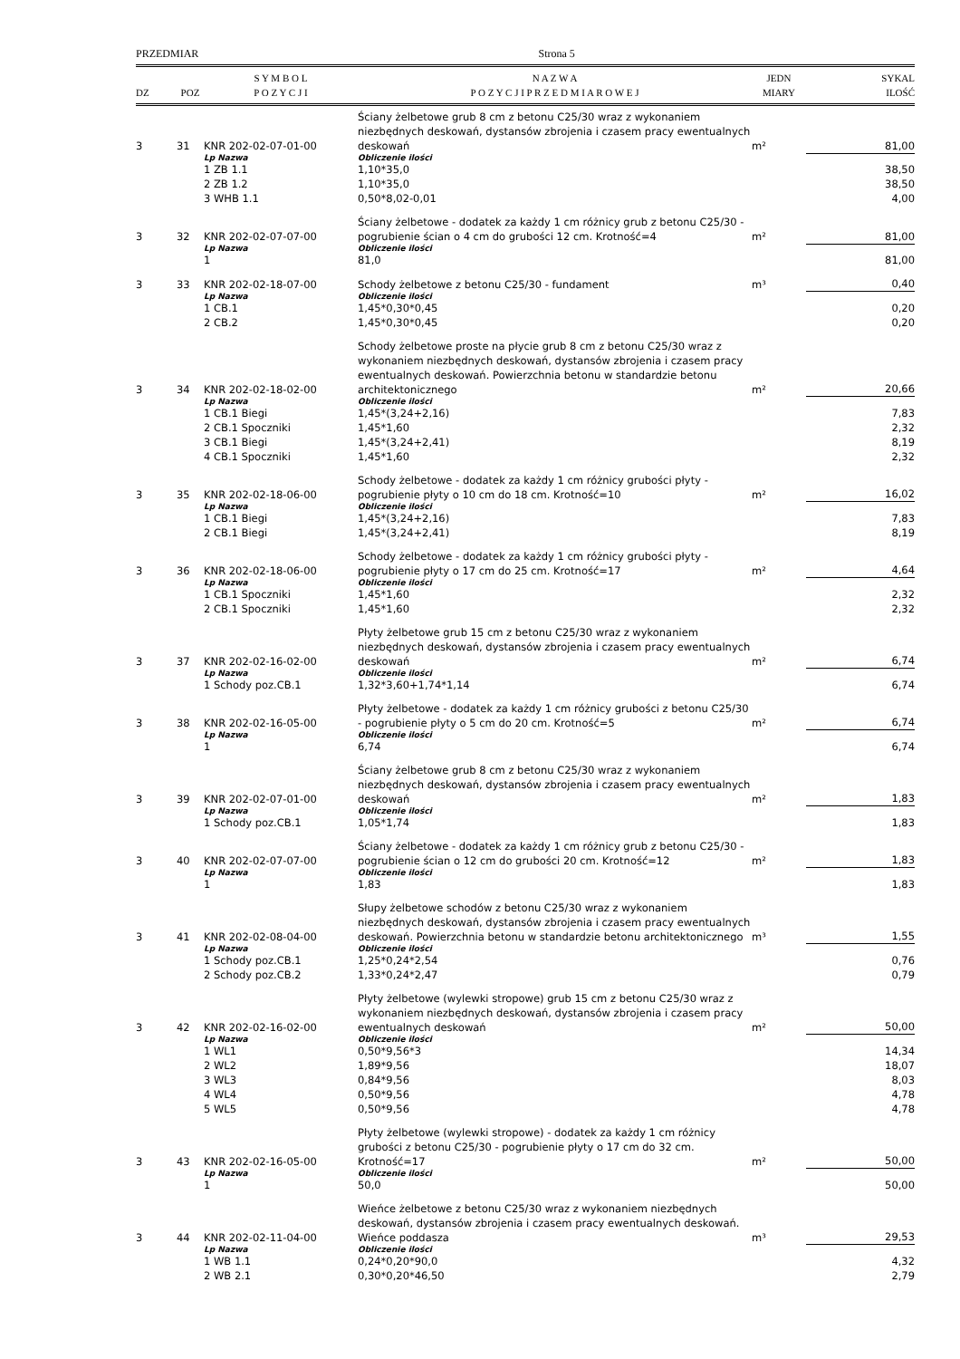PRZEDMIAR Strona 5
| DZ | POZ | S Y M B O L P O Z Y C J I | N A Z W A P O Z Y C J I P R Z E D M I A R O W E J | JEDN MIARY | SYKAL ILOŚĆ |
| --- | --- | --- | --- | --- | --- |
| 3 | 31 | KNR 202-02-07-01-00 | Ściany żelbetowe grub 8 cm z betonu C25/30 wraz z wykonaniem niezbędnych deskowań, dystansów zbrojenia i czasem pracy ewentualnych deskowań | m² | 81,00 |
| | | Lp Nazwa | Obliczenie ilości | | |
| | | 1 ZB 1.1 | 1,10*35,0 | | 38,50 |
| | | 2 ZB 1.2 | 1,10*35,0 | | 38,50 |
| | | 3 WHB 1.1 | 0,50*8,02-0,01 | | 4,00 |
| 3 | 32 | KNR 202-02-07-07-00 | Ściany żelbetowe - dodatek za każdy 1 cm różnicy grub z betonu C25/30 - pogrubienie ścian o 4 cm do grubości 12 cm. Krotność=4 | m² | 81,00 |
| | | Lp Nazwa | Obliczenie ilości | | |
| | | 1 | 81,0 | | 81,00 |
| 3 | 33 | KNR 202-02-18-07-00 | Schody żelbetowe z betonu C25/30 - fundament | m³ | 0,40 |
| | | Lp Nazwa | Obliczenie ilości | | |
| | | 1 CB.1 | 1,45*0,30*0,45 | | 0,20 |
| | | 2 CB.2 | 1,45*0,30*0,45 | | 0,20 |
| 3 | 34 | KNR 202-02-18-02-00 | Schody żelbetowe proste na płycie grub 8 cm z betonu C25/30 wraz z wykonaniem niezbędnych deskowań, dystansów zbrojenia i czasem pracy ewentualnych deskowań. Powierzchnia betonu w standardzie betonu architektonicznego | m² | 20,66 |
| | | Lp Nazwa | Obliczenie ilości | | |
| | | 1 CB.1 Biegi | 1,45*(3,24+2,16) | | 7,83 |
| | | 2 CB.1 Spoczniki | 1,45*1,60 | | 2,32 |
| | | 3 CB.1 Biegi | 1,45*(3,24+2,41) | | 8,19 |
| | | 4 CB.1 Spoczniki | 1,45*1,60 | | 2,32 |
| 3 | 35 | KNR 202-02-18-06-00 | Schody żelbetowe - dodatek za każdy 1 cm różnicy grubości płyty - pogrubienie płyty o 10 cm do 18 cm. Krotność=10 | m² | 16,02 |
| | | Lp Nazwa | Obliczenie ilości | | |
| | | 1 CB.1 Biegi | 1,45*(3,24+2,16) | | 7,83 |
| | | 2 CB.1 Biegi | 1,45*(3,24+2,41) | | 8,19 |
| 3 | 36 | KNR 202-02-18-06-00 | Schody żelbetowe - dodatek za każdy 1 cm różnicy grubości płyty - pogrubienie płyty o 17 cm do 25 cm. Krotność=17 | m² | 4,64 |
| | | Lp Nazwa | Obliczenie ilości | | |
| | | 1 CB.1 Spoczniki | 1,45*1,60 | | 2,32 |
| | | 2 CB.1 Spoczniki | 1,45*1,60 | | 2,32 |
| 3 | 37 | KNR 202-02-16-02-00 | Płyty żelbetowe grub 15 cm z betonu C25/30 wraz z wykonaniem niezbędnych deskowań, dystansów zbrojenia i czasem pracy ewentualnych deskowań | m² | 6,74 |
| | | Lp Nazwa | Obliczenie ilości | | |
| | | 1 Schody poz.CB.1 | 1,32*3,60+1,74*1,14 | | 6,74 |
| 3 | 38 | KNR 202-02-16-05-00 | Płyty żelbetowe - dodatek za każdy 1 cm różnicy grubości z betonu C25/30 - pogrubienie płyty o 5 cm do 20 cm. Krotność=5 | m² | 6,74 |
| | | Lp Nazwa | Obliczenie ilości | | |
| | | 1 | 6,74 | | 6,74 |
| 3 | 39 | KNR 202-02-07-01-00 | Ściany żelbetowe grub 8 cm z betonu C25/30 wraz z wykonaniem niezbędnych deskowań, dystansów zbrojenia i czasem pracy ewentualnych deskowań | m² | 1,83 |
| | | Lp Nazwa | Obliczenie ilości | | |
| | | 1 Schody poz.CB.1 | 1,05*1,74 | | 1,83 |
| 3 | 40 | KNR 202-02-07-07-00 | Ściany żelbetowe - dodatek za każdy 1 cm różnicy grub z betonu C25/30 - pogrubienie ścian o 12 cm do grubości 20 cm. Krotność=12 | m² | 1,83 |
| | | Lp Nazwa | Obliczenie ilości | | |
| | | 1 | 1,83 | | 1,83 |
| 3 | 41 | KNR 202-02-08-04-00 | Słupy żelbetowe schodów z betonu C25/30 wraz z wykonaniem niezbędnych deskowań, dystansów zbrojenia i czasem pracy ewentualnych deskowań. Powierzchnia betonu w standardzie betonu architektonicznego | m³ | 1,55 |
| | | Lp Nazwa | Obliczenie ilości | | |
| | | 1 Schody poz.CB.1 | 1,25*0,24*2,54 | | 0,76 |
| | | 2 Schody poz.CB.2 | 1,33*0,24*2,47 | | 0,79 |
| 3 | 42 | KNR 202-02-16-02-00 | Płyty żelbetowe (wylewki stropowe) grub 15 cm z betonu C25/30 wraz z wykonaniem niezbędnych deskowań, dystansów zbrojenia i czasem pracy ewentualnych deskowań | m² | 50,00 |
| | | Lp Nazwa | Obliczenie ilości | | |
| | | 1 WL1 | 0,50*9,56*3 | | 14,34 |
| | | 2 WL2 | 1,89*9,56 | | 18,07 |
| | | 3 WL3 | 0,84*9,56 | | 8,03 |
| | | 4 WL4 | 0,50*9,56 | | 4,78 |
| | | 5 WL5 | 0,50*9,56 | | 4,78 |
| 3 | 43 | KNR 202-02-16-05-00 | Płyty żelbetowe (wylewki stropowe) - dodatek za każdy 1 cm różnicy grubości z betonu C25/30 - pogrubienie płyty o 17 cm do 32 cm. Krotność=17 | m² | 50,00 |
| | | Lp Nazwa | Obliczenie ilości | | |
| | | 1 | 50,0 | | 50,00 |
| 3 | 44 | KNR 202-02-11-04-00 | Wieńce żelbetowe z betonu C25/30 wraz z wykonaniem niezbędnych deskowań, dystansów zbrojenia i czasem pracy ewentualnych deskowań. Wieńce poddasza | m³ | 29,53 |
| | | Lp Nazwa | Obliczenie ilości | | |
| | | 1 WB 1.1 | 0,24*0,20*90,0 | | 4,32 |
| | | 2 WB 2.1 | 0,30*0,20*46,50 | | 2,79 |